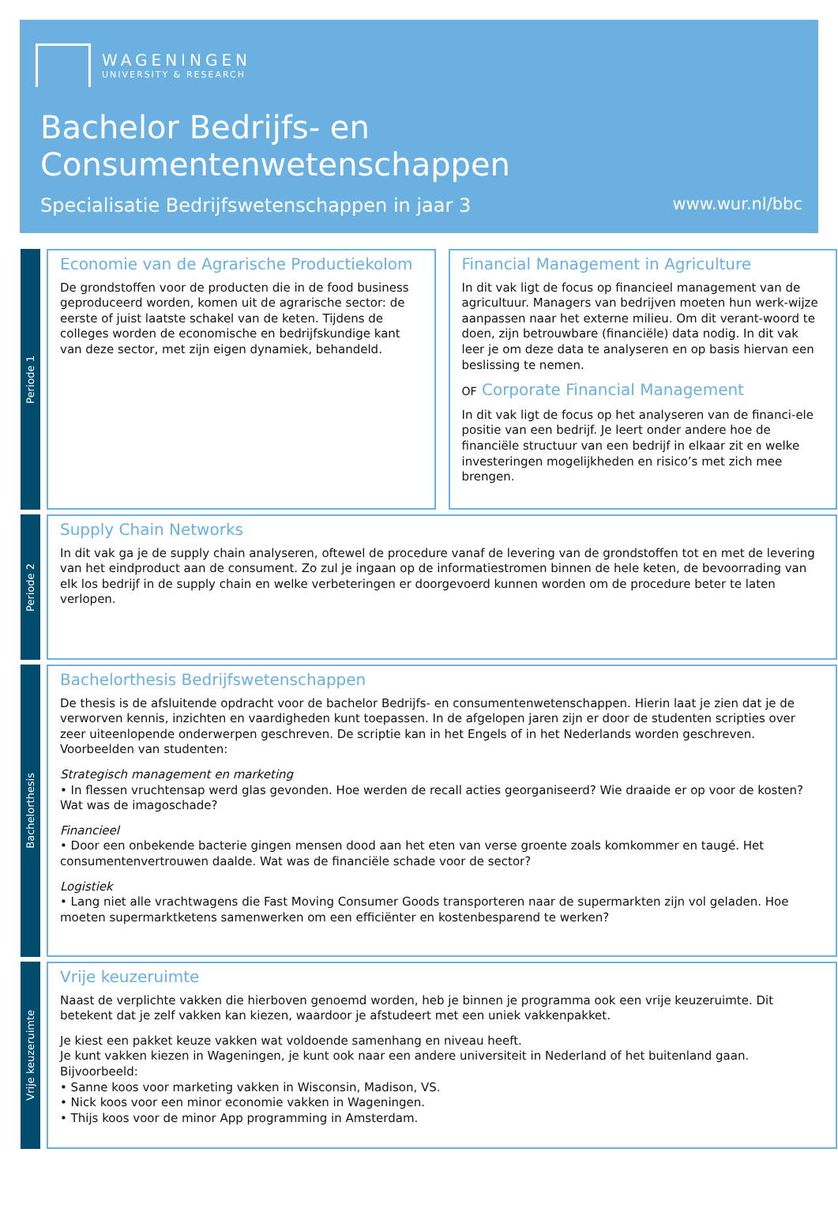WAGENINGEN
UNIVERSITY & RESEARCH
Bachelor Bedrijfs- en
Consumentenwetenschappen
Specialisatie Bedrijfswetenschappen in jaar 3 www.wur.nl/bbc
Periode 1
Economie van de Agrarische Productiekolom
De grondstoffen voor de producten die in de food business geproduceerd worden, komen uit de agrarische sector: de eerste of juist laatste schakel van de keten. Tijdens de colleges worden de economische en bedrijfskundige kant van deze sector, met zijn eigen dynamiek, behandeld.
Financial Management in Agriculture
In dit vak ligt de focus op financieel management van de agricultuur. Managers van bedrijven moeten hun werk-wijze aanpassen naar het externe milieu. Om dit verant-woord te doen, zijn betrouwbare (financiële) data nodig. In dit vak leer je om deze data te analyseren en op basis hiervan een beslissing te nemen.
OF Corporate Financial Management
In dit vak ligt de focus op het analyseren van de financi-ele positie van een bedrijf. Je leert onder andere hoe de financiële structuur van een bedrijf in elkaar zit en welke investeringen mogelijkheden en risico’s met zich mee brengen.
Periode 2
Supply Chain Networks
In dit vak ga je de supply chain analyseren, oftewel de procedure vanaf de levering van de grondstoffen tot en met de levering van het eindproduct aan de consument. Zo zul je ingaan op de informatiestromen binnen de hele keten, de bevoorrading van elk los bedrijf in de supply chain en welke verbeteringen er doorgevoerd kunnen worden om de procedure beter te laten verlopen.
Bachelorthesis
Bachelorthesis Bedrijfswetenschappen
De thesis is de afsluitende opdracht voor de bachelor Bedrijfs- en consumentenwetenschappen. Hierin laat je zien dat je de verworven kennis, inzichten en vaardigheden kunt toepassen. In de afgelopen jaren zijn er door de studenten scripties over zeer uiteenlopende onderwerpen geschreven. De scriptie kan in het Engels of in het Nederlands worden geschreven. Voorbeelden van studenten:
Strategisch management en marketing
• In flessen vruchtensap werd glas gevonden. Hoe werden de recall acties georganiseerd? Wie draaide er op voor de kosten? Wat was de imagoschade?
Financieel
• Door een onbekende bacterie gingen mensen dood aan het eten van verse groente zoals komkommer en taugé. Het consumentenvertrouwen daalde. Wat was de financiële schade voor de sector?
Logistiek
• Lang niet alle vrachtwagens die Fast Moving Consumer Goods transporteren naar de supermarkten zijn vol geladen. Hoe moeten supermarktketens samenwerken om een efficiënter en kostenbesparend te werken?
Vrije keuzeruimte
Vrije keuzeruimte
Naast de verplichte vakken die hierboven genoemd worden, heb je binnen je programma ook een vrije keuzeruimte. Dit betekent dat je zelf vakken kan kiezen, waardoor je afstudeert met een uniek vakkenpakket.
Je kiest een pakket keuze vakken wat voldoende samenhang en niveau heeft.
Je kunt vakken kiezen in Wageningen, je kunt ook naar een andere universiteit in Nederland of het buitenland gaan. Bijvoorbeeld:
• Sanne koos voor marketing vakken in Wisconsin, Madison, VS.
• Nick koos voor een minor economie vakken in Wageningen.
• Thijs koos voor de minor App programming in Amsterdam.